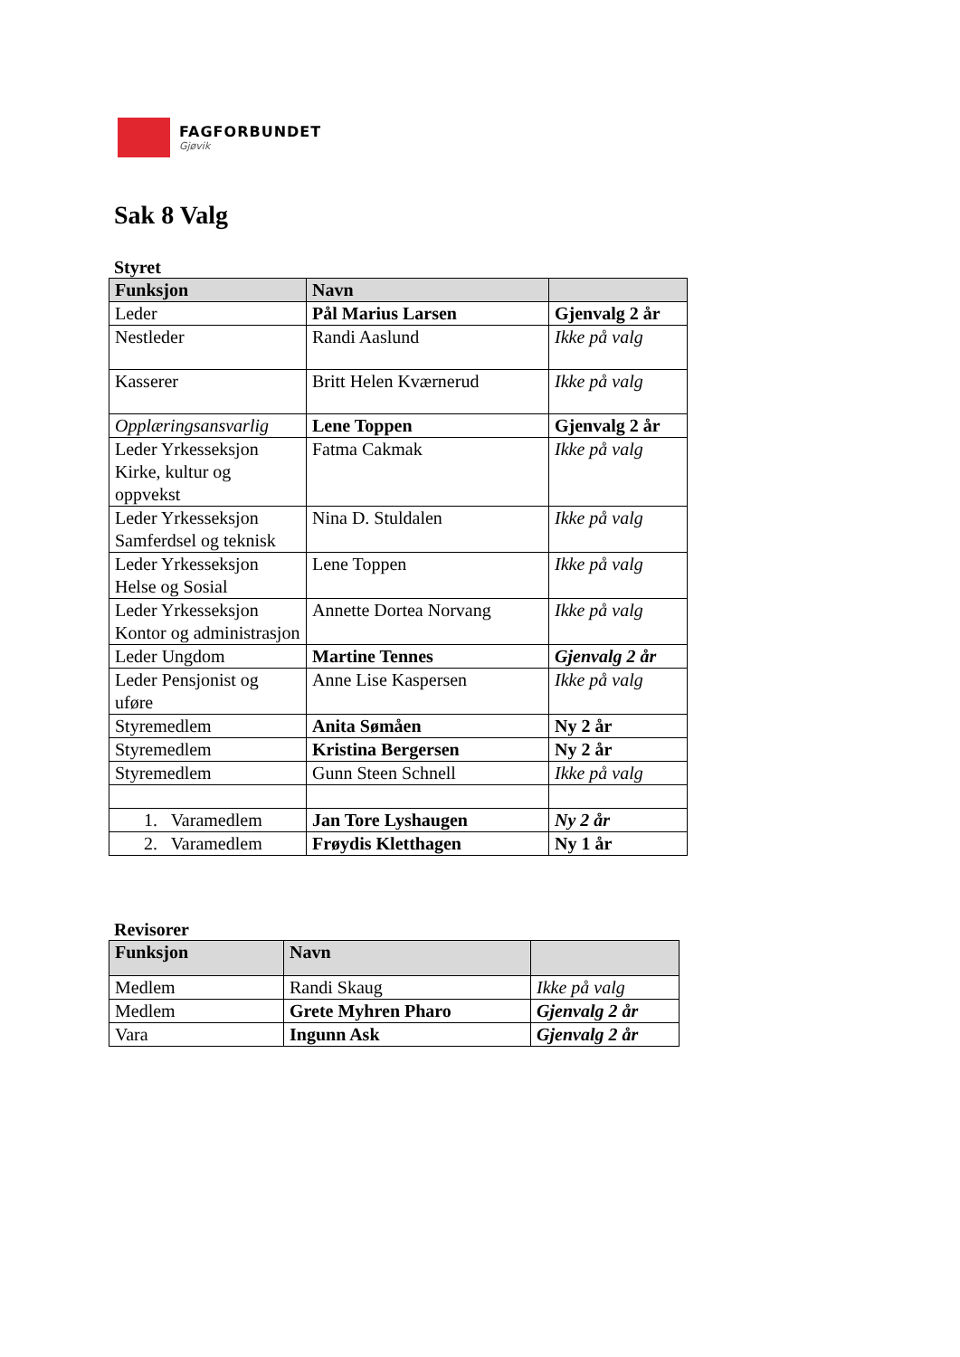FAGFORBUNDET
Gjøvik
Sak 8 Valg
Styret
| Funksjon | Navn | |
| --- | --- | --- |
| Leder | Pål Marius Larsen | Gjenvalg 2 år |
| Nestleder | Randi Aaslund | Ikke på valg |
| Kasserer | Britt Helen Kværnerud | Ikke på valg |
| Opplæringsansvarlig | Lene Toppen | Gjenvalg 2 år |
| Leder Yrkesseksjon Kirke, kultur og oppvekst | Fatma Cakmak | Ikke på valg |
| Leder Yrkesseksjon Samferdsel og teknisk | Nina D. Stuldalen | Ikke på valg |
| Leder Yrkesseksjon Helse og Sosial | Lene Toppen | Ikke på valg |
| Leder Yrkesseksjon Kontor og administrasjon | Annette Dortea Norvang | Ikke på valg |
| Leder Ungdom | Martine Tennes | Gjenvalg 2 år |
| Leder Pensjonist og uføre | Anne Lise Kaspersen | Ikke på valg |
| Styremedlem | Anita Sømåen | Ny 2 år |
| Styremedlem | Kristina Bergersen | Ny 2 år |
| Styremedlem | Gunn Steen Schnell | Ikke på valg |
| 1. Varamedlem | Jan Tore Lyshaugen | Ny 2 år |
| 2. Varamedlem | Frøydis Kletthagen | Ny 1 år |
Revisorer
| Funksjon | Navn | |
| --- | --- | --- |
| Medlem | Randi Skaug | Ikke på valg |
| Medlem | Grete Myhren Pharo | Gjenvalg 2 år |
| Vara | Ingunn Ask | Gjenvalg 2 år |